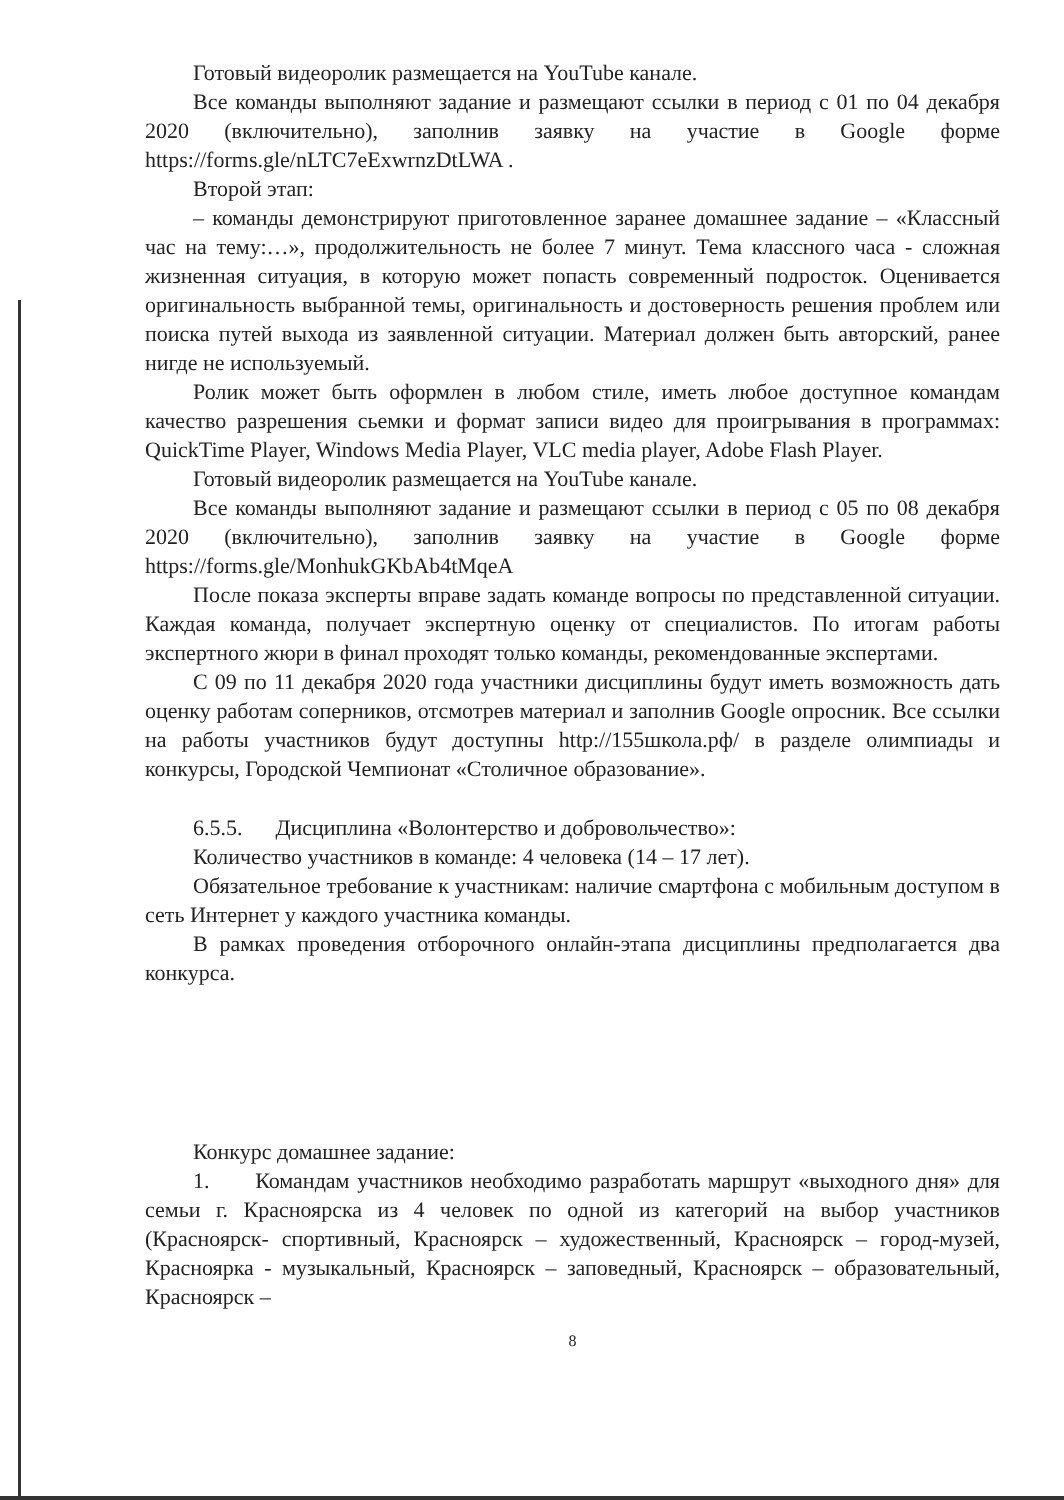Готовый видеоролик размещается на YouTube канале.
Все команды выполняют задание и размещают ссылки в период с 01 по 04 декабря 2020 (включительно), заполнив заявку на участие в Google форме https://forms.gle/nLTC7eExwrnzDtLWA .
Второй этап:
– команды демонстрируют приготовленное заранее домашнее задание – «Классный час на тему:…», продолжительность не более 7 минут. Тема классного часа - сложная жизненная ситуация, в которую может попасть современный подросток. Оценивается оригинальность выбранной темы, оригинальность и достоверность решения проблем или поиска путей выхода из заявленной ситуации. Материал должен быть авторский, ранее нигде не используемый.
Ролик может быть оформлен в любом стиле, иметь любое доступное командам качество разрешения сьемки и формат записи видео для проигрывания в программах: QuickTime Player, Windows Media Player, VLC media player, Adobe Flash Player.
Готовый видеоролик размещается на YouTube канале.
Все команды выполняют задание и размещают ссылки в период с 05 по 08 декабря 2020 (включительно), заполнив заявку на участие в Google форме https://forms.gle/MonhukGKbAb4tMqeA
После показа эксперты вправе задать команде вопросы по представленной ситуации. Каждая команда, получает экспертную оценку от специалистов. По итогам работы экспертного жюри в финал проходят только команды, рекомендованные экспертами.
С 09 по 11 декабря 2020 года участники дисциплины будут иметь возможность дать оценку работам соперников, отсмотрев материал и заполнив Google опросник. Все ссылки на работы участников будут доступны http://155школа.рф/ в разделе олимпиады и конкурсы, Городской Чемпионат «Столичное образование».
6.5.5. Дисциплина «Волонтерство и добровольчество»:
Количество участников в команде: 4 человека (14 – 17 лет).
Обязательное требование к участникам: наличие смартфона с мобильным доступом в сеть Интернет у каждого участника команды.
В рамках проведения отборочного онлайн-этапа дисциплины предполагается два конкурса.
Конкурс домашнее задание:
1. Командам участников необходимо разработать маршрут «выходного дня» для семьи г. Красноярска из 4 человек по одной из категорий на выбор участников (Красноярск- спортивный, Красноярск – художественный, Красноярск – город-музей, Красноярка - музыкальный, Красноярск – заповедный, Красноярск – образовательный, Красноярск –
8